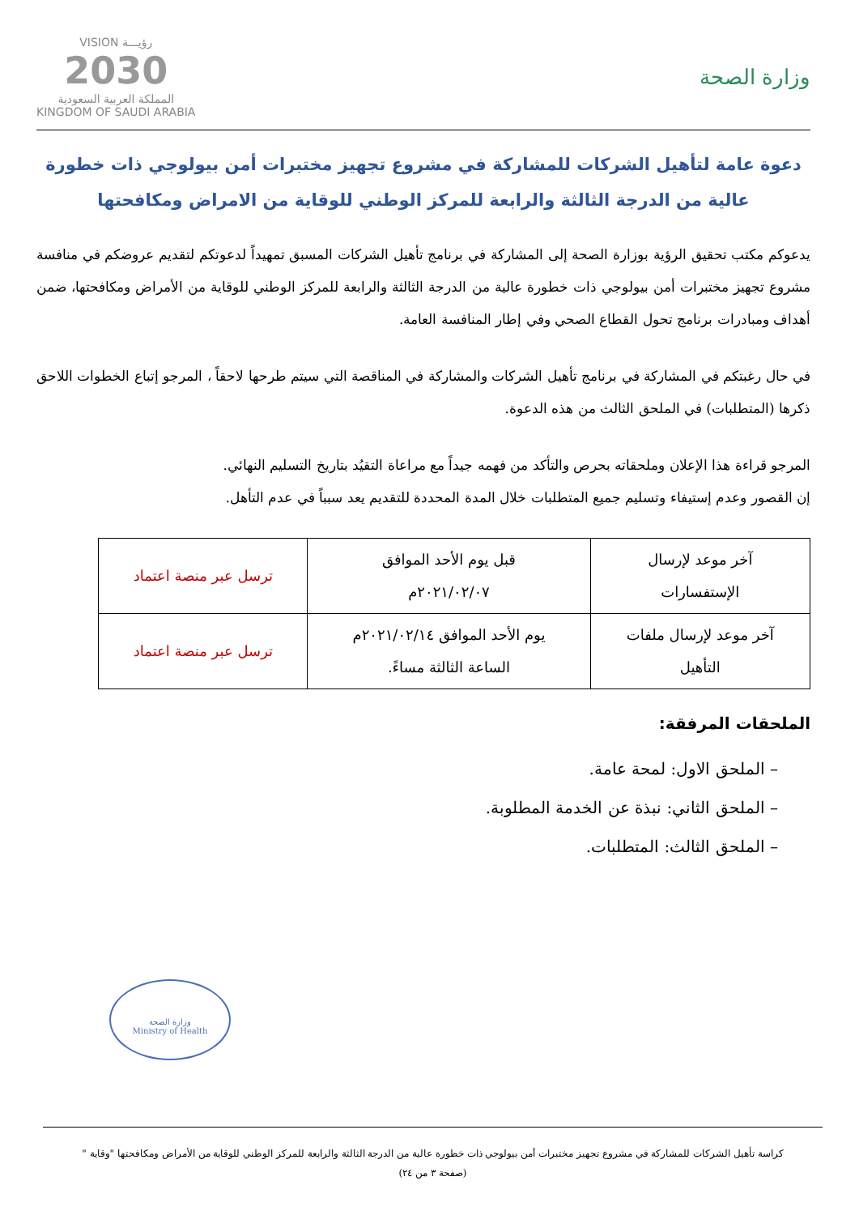وزارة الصحة
VISION رؤيـــة
2030
المملكة العربية السعودية
KINGDOM OF SAUDI ARABIA
دعوة عامة لتأهيل الشركات للمشاركة في مشروع تجهيز مختبرات أمن بيولوجي ذات خطورة
عالية من الدرجة الثالثة والرابعة للمركز الوطني للوقاية من الامراض ومكافحتها
يدعوكم مكتب تحقيق الرؤية بوزارة الصحة إلى المشاركة في برنامج تأهيل الشركات المسبق تمهيداً لدعوتكم لتقديم عروضكم في منافسة مشروع تجهيز مختبرات أمن بيولوجي ذات خطورة عالية من الدرجة الثالثة والرابعة للمركز الوطني للوقاية من الأمراض ومكافحتها، ضمن أهداف ومبادرات برنامج تحول القطاع الصحي وفي إطار المنافسة العامة.
في حال رغبتكم في المشاركة في برنامج تأهيل الشركات والمشاركة في المناقصة التي سيتم طرحها لاحقاً ، المرجو إتباع الخطوات اللاحق ذكرها (المتطلبات) في الملحق الثالث من هذه الدعوة.
المرجو قراءة هذا الإعلان وملحقاته بحرص والتأكد من فهمه جيداً مع مراعاة التقيُد بتاريخ التسليم النهائي.
إن القصور وعدم إستيفاء وتسليم جميع المتطلبات خلال المدة المحددة للتقديم يعد سبباً في عدم التأهل.
| آخر موعد لإرسال الإستفسارات | قبل يوم الأحد الموافق ٢٠٢١/٠٢/٠٧م | ترسل عبر منصة اعتماد |
| آخر موعد لإرسال ملفات التأهيل | يوم الأحد الموافق ٢٠٢١/٠٢/١٤م الساعة الثالثة مساءً. | ترسل عبر منصة اعتماد |
الملحقات المرفقة:
– الملحق الاول: لمحة عامة.
– الملحق الثاني: نبذة عن الخدمة المطلوبة.
– الملحق الثالث: المتطلبات.
وزارة الصحة
Ministry of Health
كراسة تأهيل الشركات للمشاركة في مشروع تجهيز مختبرات أمن بيولوجي ذات خطورة عالية من الدرجة الثالثة والرابعة للمركز الوطني للوقاية من الأمراض ومكافحتها "وقاية "
(صفحة ٣ من ٢٤)